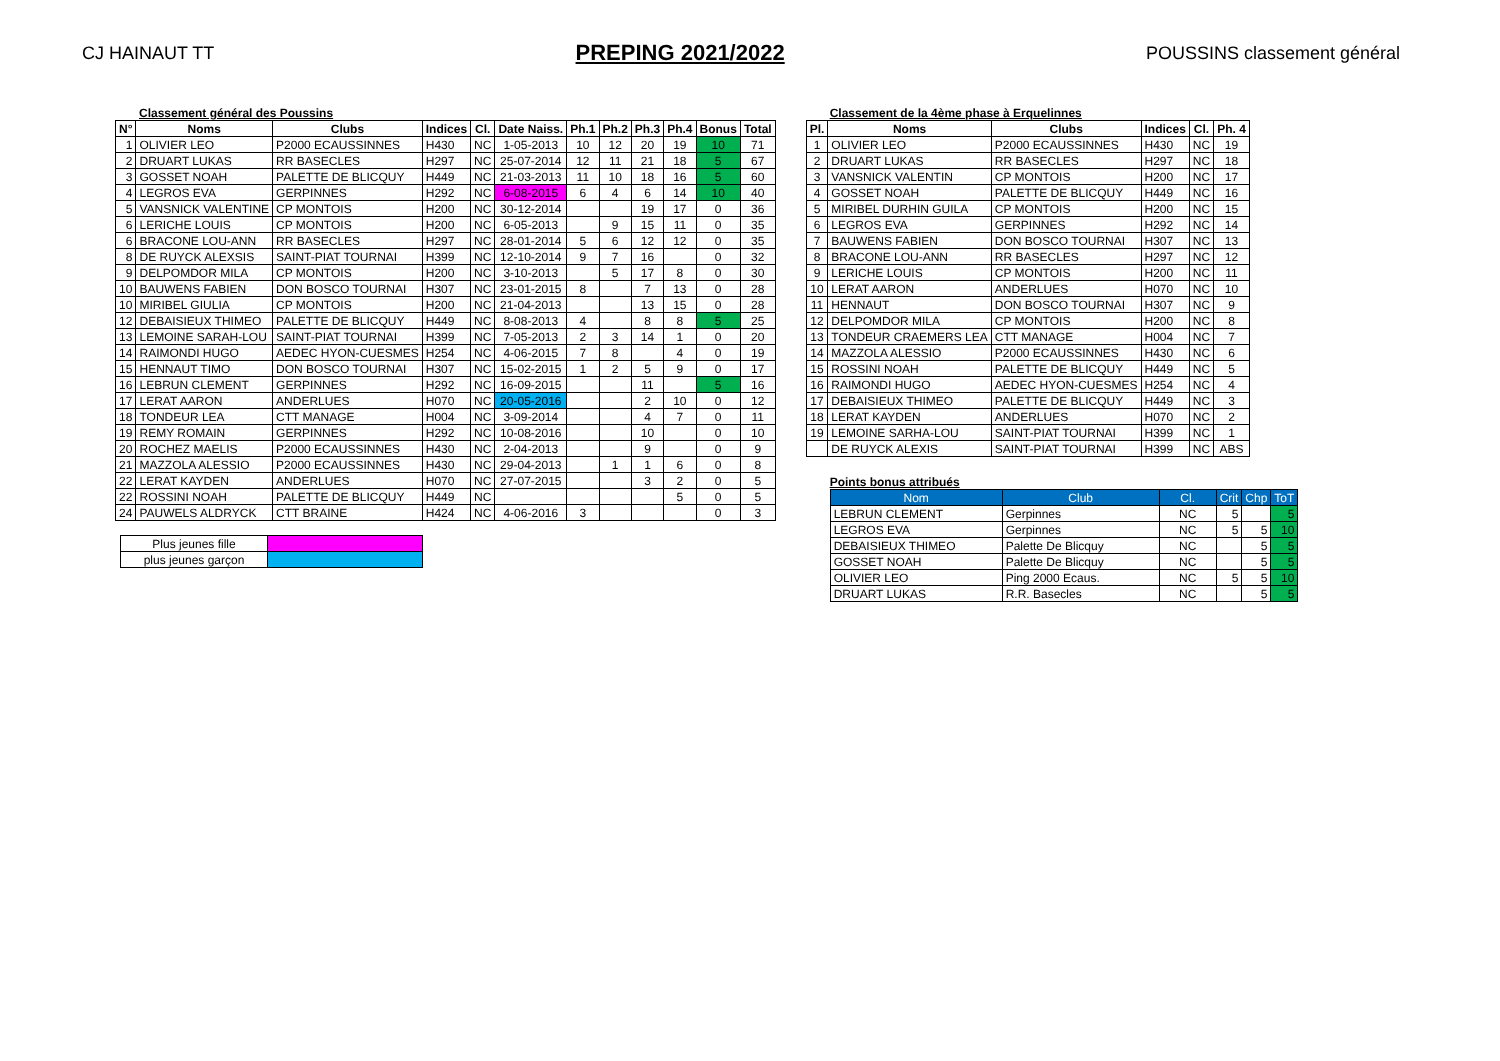CJ HAINAUT TT PREPING 2021/2022 POUSSINS classement général
Classement général des Poussins
| N° | Noms | Clubs | Indices | Cl. | Date Naiss. | Ph.1 | Ph.2 | Ph.3 | Ph.4 | Bonus | Total |
| --- | --- | --- | --- | --- | --- | --- | --- | --- | --- | --- | --- |
| 1 | OLIVIER LEO | P2000 ECAUSSINNES | H430 | NC | 1-05-2013 | 10 | 12 | 20 | 19 | 10 | 71 |
| 2 | DRUART LUKAS | RR BASECLES | H297 | NC | 25-07-2014 | 12 | 11 | 21 | 18 | 5 | 67 |
| 3 | GOSSET NOAH | PALETTE DE BLICQUY | H449 | NC | 21-03-2013 | 11 | 10 | 18 | 16 | 5 | 60 |
| 4 | LEGROS EVA | GERPINNES | H292 | NC | 6-08-2015 | 6 | 4 | 6 | 14 | 10 | 40 |
| 5 | VANSNICK VALENTINE | CP MONTOIS | H200 | NC | 30-12-2014 | | | 19 | 17 | 0 | 36 |
| 6 | LERICHE LOUIS | CP MONTOIS | H200 | NC | 6-05-2013 | | 9 | 15 | 11 | 0 | 35 |
| 6 | BRACONE LOU-ANN | RR BASECLES | H297 | NC | 28-01-2014 | 5 | 6 | 12 | 12 | 0 | 35 |
| 8 | DE RUYCK ALEXSIS | SAINT-PIAT TOURNAI | H399 | NC | 12-10-2014 | 9 | 7 | 16 | | 0 | 32 |
| 9 | DELPOMDOR MILA | CP MONTOIS | H200 | NC | 3-10-2013 | | 5 | 17 | 8 | 0 | 30 |
| 10 | BAUWENS FABIEN | DON BOSCO TOURNAI | H307 | NC | 23-01-2015 | 8 | | 7 | 13 | 0 | 28 |
| 10 | MIRIBEL GIULIA | CP MONTOIS | H200 | NC | 21-04-2013 | | | 13 | 15 | 0 | 28 |
| 12 | DEBAISIEUX THIMEO | PALETTE DE BLICQUY | H449 | NC | 8-08-2013 | 4 | | 8 | 8 | 5 | 25 |
| 13 | LEMOINE SARAH-LOU | SAINT-PIAT TOURNAI | H399 | NC | 7-05-2013 | 2 | 3 | 14 | 1 | 0 | 20 |
| 14 | RAIMONDI HUGO | AEDEC HYON-CUESMES | H254 | NC | 4-06-2015 | 7 | 8 | | 4 | 0 | 19 |
| 15 | HENNAUT TIMO | DON BOSCO TOURNAI | H307 | NC | 15-02-2015 | 1 | 2 | 5 | 9 | 0 | 17 |
| 16 | LEBRUN CLEMENT | GERPINNES | H292 | NC | 16-09-2015 | | | 11 | | 5 | 16 |
| 17 | LERAT AARON | ANDERLUES | H070 | NC | 20-05-2016 | | | 2 | 10 | 0 | 12 |
| 18 | TONDEUR LEA | CTT MANAGE | H004 | NC | 3-09-2014 | | | 4 | 7 | 0 | 11 |
| 19 | REMY ROMAIN | GERPINNES | H292 | NC | 10-08-2016 | | | 10 | | 0 | 10 |
| 20 | ROCHEZ MAELIS | P2000 ECAUSSINNES | H430 | NC | 2-04-2013 | | | 9 | | 0 | 9 |
| 21 | MAZZOLA ALESSIO | P2000 ECAUSSINNES | H430 | NC | 29-04-2013 | | 1 | 1 | 6 | 0 | 8 |
| 22 | LERAT KAYDEN | ANDERLUES | H070 | NC | 27-07-2015 | | | 3 | 2 | 0 | 5 |
| 22 | ROSSINI NOAH | PALETTE DE BLICQUY | H449 | NC | | | | | 5 | 0 | 5 |
| 24 | PAUWELS ALDRYCK | CTT BRAINE | H424 | NC | 4-06-2016 | 3 | | | | 0 | 3 |
| Plus jeunes fille | |
| plus jeunes garçon | |
Classement de la 4ème phase à Erquelinnes
| Pl. | Noms | Clubs | Indices | Cl. | Ph. 4 |
| --- | --- | --- | --- | --- | --- |
| 1 | OLIVIER LEO | P2000 ECAUSSINNES | H430 | NC | 19 |
| 2 | DRUART LUKAS | RR BASECLES | H297 | NC | 18 |
| 3 | VANSNICK VALENTIN | CP MONTOIS | H200 | NC | 17 |
| 4 | GOSSET NOAH | PALETTE DE BLICQUY | H449 | NC | 16 |
| 5 | MIRIBEL DURHIN GUILA | CP MONTOIS | H200 | NC | 15 |
| 6 | LEGROS EVA | GERPINNES | H292 | NC | 14 |
| 7 | BAUWENS FABIEN | DON BOSCO TOURNAI | H307 | NC | 13 |
| 8 | BRACONE LOU-ANN | RR BASECLES | H297 | NC | 12 |
| 9 | LERICHE LOUIS | CP MONTOIS | H200 | NC | 11 |
| 10 | LERAT AARON | ANDERLUES | H070 | NC | 10 |
| 11 | HENNAUT | DON BOSCO TOURNAI | H307 | NC | 9 |
| 12 | DELPOMDOR MILA | CP MONTOIS | H200 | NC | 8 |
| 13 | TONDEUR CRAEMERS LEA | CTT MANAGE | H004 | NC | 7 |
| 14 | MAZZOLA ALESSIO | P2000 ECAUSSINNES | H430 | NC | 6 |
| 15 | ROSSINI NOAH | PALETTE DE BLICQUY | H449 | NC | 5 |
| 16 | RAIMONDI HUGO | AEDEC HYON-CUESMES | H254 | NC | 4 |
| 17 | DEBAISIEUX THIMEO | PALETTE DE BLICQUY | H449 | NC | 3 |
| 18 | LERAT KAYDEN | ANDERLUES | H070 | NC | 2 |
| 19 | LEMOINE SARHA-LOU | SAINT-PIAT TOURNAI | H399 | NC | 1 |
| | DE RUYCK ALEXIS | SAINT-PIAT TOURNAI | H399 | NC | ABS |
Points bonus attribués
| Nom | Club | Cl. | Crit | Chp | ToT |
| LEBRUN CLEMENT | Gerpinnes | NC | 5 | | 5 |
| LEGROS EVA | Gerpinnes | NC | 5 | 5 | 10 |
| DEBAISIEUX THIMEO | Palette De Blicquy | NC | | 5 | 5 |
| GOSSET NOAH | Palette De Blicquy | NC | | 5 | 5 |
| OLIVIER LEO | Ping 2000 Ecaus. | NC | 5 | 5 | 10 |
| DRUART LUKAS | R.R. Basecles | NC | | 5 | 5 |